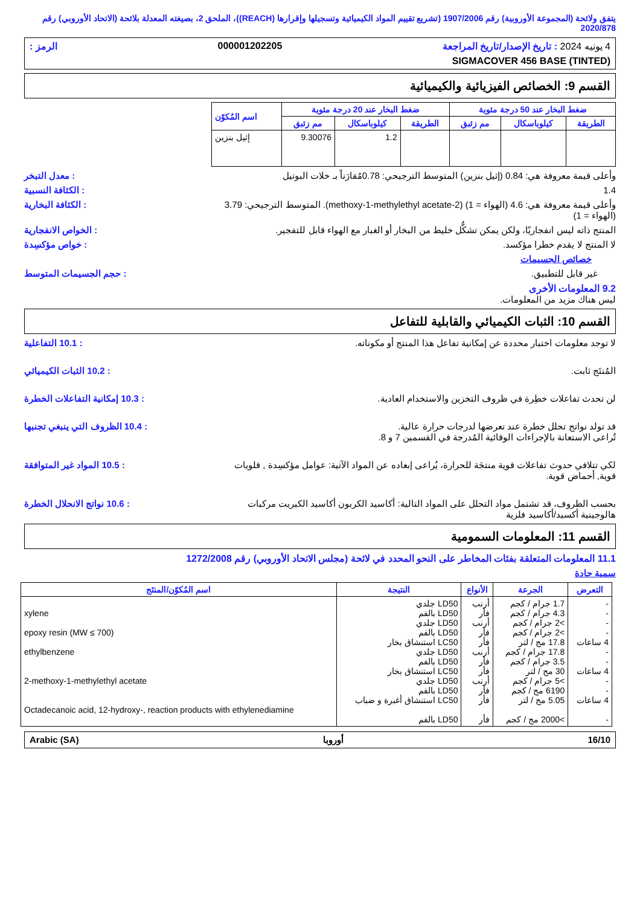يتفق ولائحة (المجموعة الأوروبية) رقم 1907/2006 (تشريع تقييم المواد الكيميائية وتسجيلها وإقرارها (REACH))، الملحق 2، بصيغته المعدلة بلائحة (الاتحاد الأوروبي) رقم 2020/878
4 يونيه 2024 : تاريخ الإصدار/تاريخ المراجعة 000001202205 الرمز :
SIGMACOVER 456 BASE (TINTED)
القسم 9: الخصائص الفيزيائية والكيميائية
| ضغط البخار عند 50 درجة مئوية | | | ضغط البخار عند 20 درجة مئوية | | | اسم المُكوّن |
| --- | --- | --- | --- | --- | --- | --- |
| الطريقة | كيلوباسكال | مم زئبق | الطريقة | كيلوباسكال | مم زئبق | |
| | | | | 1.2 | 9.30076 | إثيل بنزين |
وأعلى قيمة معروفة هي: 0.84 (إثيل بنزين) المتوسط الترجيحي: 0.78مُقارَناً بـ خلات البوتيل
: معدل التبخر
1.4 : الكثافة النسبية
وأعلى قيمة معروفة هي: 4.6 (الهواء = 1) (2-methoxy-1-methylethyl acetate). المتوسط الترجيحي: 3.79 (الهواء = 1)
: الكثافة البخارية
المنتج ذاته ليس انفجاريًا، ولكن يمكن تشكُّل خليط من البخار أو الغبار مع الهواء قابل للتفجير.
: الخواص الانفجارية
لا المنتج لا يقدم خطرا مؤكسد. : خواص مؤكسِدة
خصائص الجسيمات
غير قابل للتطبيق. : حجم الجسيمات المتوسط
9.2 المعلومات الأخرى
ليس هناك مزيد من المعلومات.
القسم 10: الثبات الكيميائي والقابلية للتفاعل
لا توجد معلومات اختبار محددة عن إمكانية تفاعل هذا المنتج أو مكوناته.
: 10.1 التفاعلية
المُنتَج ثابت. : 10.2 الثبات الكيميائي
لن تحدث تفاعلات خطِرة في ظروف التخزين والاستخدام العادية.
: 10.3 إمكانية التفاعلات الخطرة
قد تولد نواتج تحلل خطرة عند تعرضها لدرجات حرارة عالية.
تُراعى الاستعانة بالإجراءات الوقائية المُدرجة في القسمين 7 و 8.
: 10.4 الظروف التي ينبغي تجنبها
لكي تتلافي حدوث تفاعلات قوية منتجَة للحرارة، يُراعى إبعاده عن المواد الآتية: عوامل مؤكسِدة , قلويات قوية, أحماض قوية.
: 10.5 المواد غير المتوافقة
بحسب الظروف، قد تشتمل مواد التحلل على المواد التالية: أكاسيد الكربون أكاسيد الكبريت مركبات هالوجينية أكسيد/أكاسيد فلزية
: 10.6 نواتج الانحلال الخطرة
القسم 11: المعلومات السمومية
11.1 المعلومات المتعلقة بفئات المخاطر على النحو المحدد في لائحة (مجلس الاتحاد الأوروبي) رقم 1272/2008
سمية حادة
| التعرض | الجرعة | الأنواع | النتيجة | اسم المُكوّن/المنتَج |
| --- | --- | --- | --- | --- |
| - - - - 4 ساعات - - 4 ساعات - - 4 ساعات - | 1.7 جرام / كجم 4.3 جرام / كجم >2 جرام / كجم >2 جرام / كجم 17.8 مج / لتر 17.8 جرام / كجم 3.5 جرام / كجم 30 مج / لتر >5 جرام / كجم 6190 مج / كجم 5.05 مج / لتر >2000 مج / كجم | أرنب فأر أرنب فأر فأر أرنب فأر فأر أرنب فأر فأر فأر | LD50 جلدي LD50 بالفم LD50 جلدي LD50 بالفم LC50 استنشاق بخار LD50 جلدي LD50 بالفم LC50 استنشاق بخار LD50 جلدي LD50 بالفم LC50 استنشاق أغبرة و ضباب LD50 بالفم | xylene epoxy resin (MW ≤ 700) ethylbenzene 2-methoxy-1-methylethyl acetate Octadecanoic acid, 12-hydroxy-, reaction products with ethylenediamine |
16/10 أوروبا Arabic (SA)